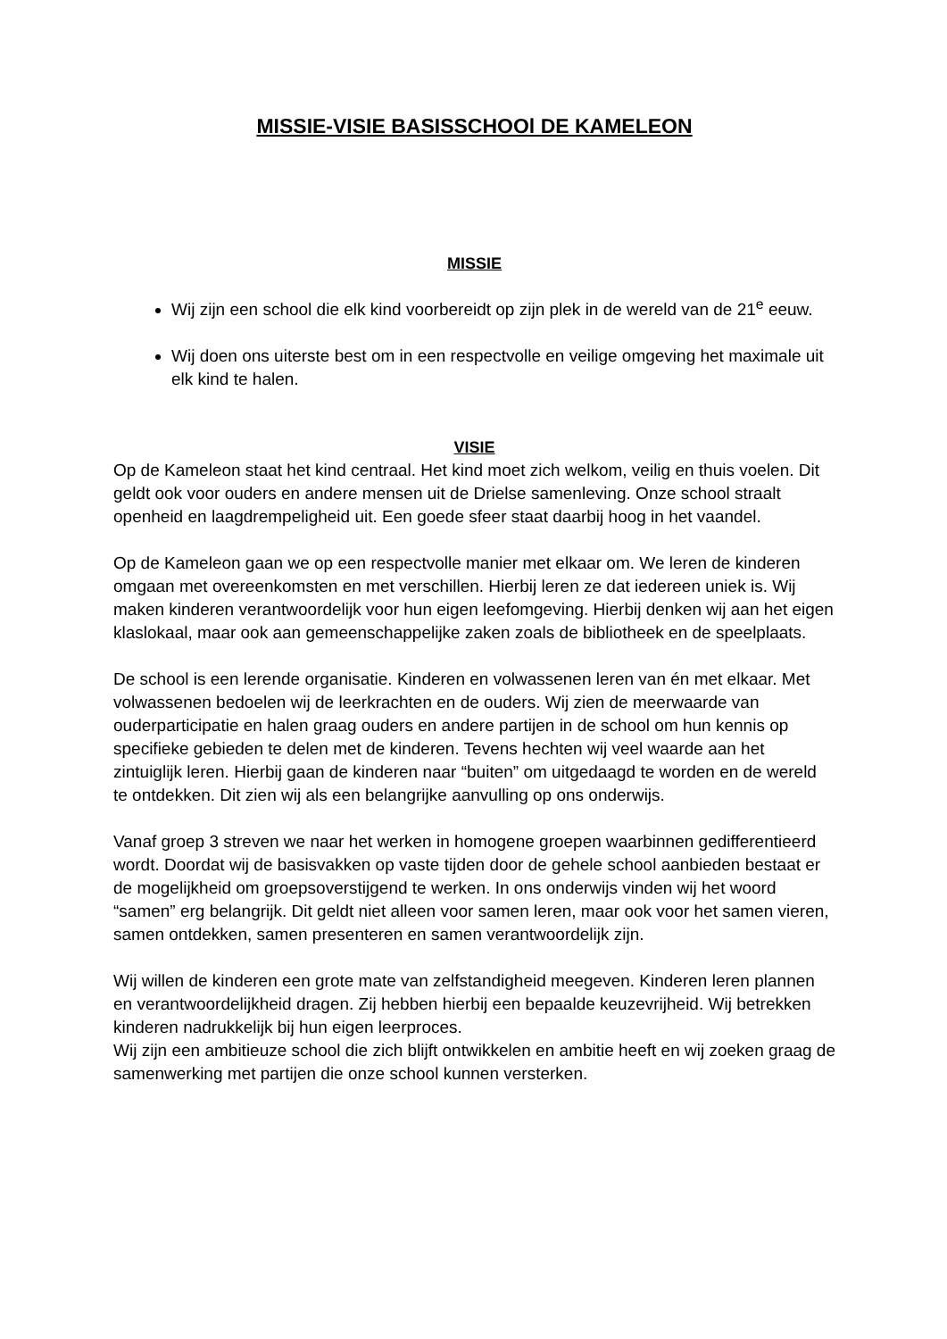MISSIE-VISIE BASISSCHOOl DE KAMELEON
MISSIE
Wij zijn een school die elk kind voorbereidt op zijn plek in de wereld van de 21<sup>e</sup> eeuw.
Wij doen ons uiterste best om in een respectvolle en veilige omgeving het maximale uit elk kind te halen.
VISIE
Op de Kameleon staat het kind centraal. Het kind moet zich welkom, veilig en thuis voelen. Dit geldt ook voor ouders en andere mensen uit de Drielse samenleving. Onze school straalt openheid en laagdrempeligheid uit. Een goede sfeer staat daarbij hoog in het vaandel.
Op de Kameleon gaan we op een respectvolle manier met elkaar om. We leren de kinderen omgaan met overeenkomsten en met verschillen. Hierbij leren ze dat iedereen uniek is. Wij maken kinderen verantwoordelijk voor hun eigen leefomgeving. Hierbij denken wij aan het eigen klaslokaal, maar ook aan gemeenschappelijke zaken zoals de bibliotheek en de speelplaats.
De school is een lerende organisatie. Kinderen en volwassenen leren van én met elkaar. Met volwassenen bedoelen wij de leerkrachten en de ouders. Wij zien de meerwaarde van ouderparticipatie en halen graag ouders en andere partijen in de school om hun kennis op specifieke gebieden te delen met de kinderen. Tevens hechten wij veel waarde aan het zintuiglijk leren. Hierbij gaan de kinderen naar “buiten” om uitgedaagd te worden en de wereld te ontdekken. Dit zien wij als een belangrijke aanvulling op ons onderwijs.
Vanaf groep 3 streven we naar het werken in homogene groepen waarbinnen gedifferentieerd wordt. Doordat wij de basisvakken op vaste tijden door de gehele school aanbieden bestaat er de mogelijkheid om groepsoverstijgend te werken. In ons onderwijs vinden wij het woord “samen” erg belangrijk. Dit geldt niet alleen voor samen leren, maar ook voor het samen vieren, samen ontdekken, samen presenteren en samen verantwoordelijk zijn.
Wij willen de kinderen een grote mate van zelfstandigheid meegeven. Kinderen leren plannen en verantwoordelijkheid dragen. Zij hebben hierbij een bepaalde keuzevrijheid. Wij betrekken kinderen nadrukkelijk bij hun eigen leerproces.
Wij zijn een ambitieuze school die zich blijft ontwikkelen en ambitie heeft en wij zoeken graag de samenwerking met partijen die onze school kunnen versterken.